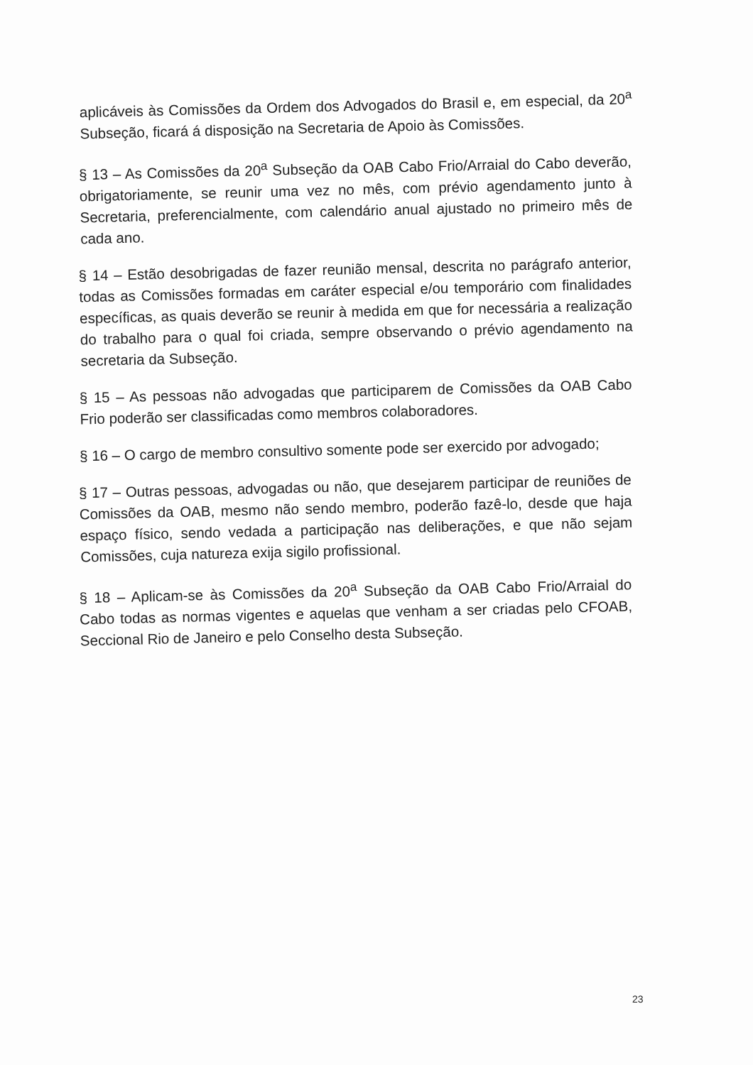aplicáveis às Comissões da Ordem dos Advogados do Brasil e, em especial, da 20<sup>a</sup> Subseção, ficará á disposição na Secretaria de Apoio às Comissões.
§ 13 – As Comissões da 20<sup>a</sup> Subseção da OAB Cabo Frio/Arraial do Cabo deverão, obrigatoriamente, se reunir uma vez no mês, com prévio agendamento junto à Secretaria, preferencialmente, com calendário anual ajustado no primeiro mês de cada ano.
§ 14 – Estão desobrigadas de fazer reunião mensal, descrita no parágrafo anterior, todas as Comissões formadas em caráter especial e/ou temporário com finalidades específicas, as quais deverão se reunir à medida em que for necessária a realização do trabalho para o qual foi criada, sempre observando o prévio agendamento na secretaria da Subseção.
§ 15 – As pessoas não advogadas que participarem de Comissões da OAB Cabo Frio poderão ser classificadas como membros colaboradores.
§ 16 – O cargo de membro consultivo somente pode ser exercido por advogado;
§ 17 – Outras pessoas, advogadas ou não, que desejarem participar de reuniões de Comissões da OAB, mesmo não sendo membro, poderão fazê-lo, desde que haja espaço físico, sendo vedada a participação nas deliberações, e que não sejam Comissões, cuja natureza exija sigilo profissional.
§ 18 – Aplicam-se às Comissões da 20<sup>a</sup> Subseção da OAB Cabo Frio/Arraial do Cabo todas as normas vigentes e aquelas que venham a ser criadas pelo CFOAB, Seccional Rio de Janeiro e pelo Conselho desta Subseção.
23